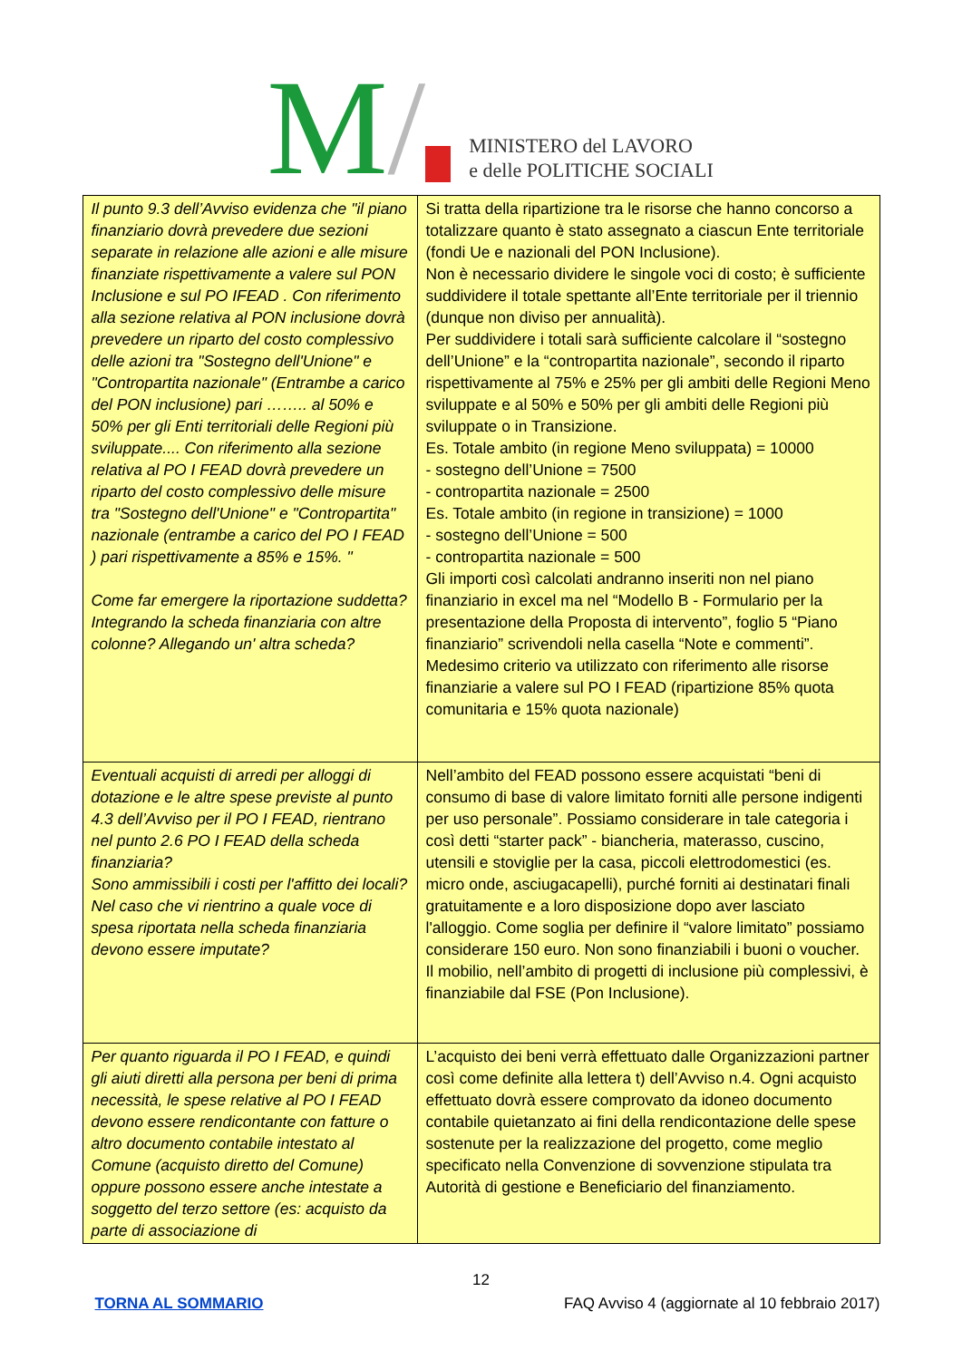M/
MINISTERO del LAVORO
e delle POLITICHE SOCIALI
| Il punto 9.3 dell’Avviso evidenza che "il piano finanziario dovrà prevedere due sezioni separate in relazione alle azioni e alle misure finanziate rispettivamente a valere sul PON Inclusione e sul PO IFEAD . Con riferimento alla sezione relativa al PON inclusione dovrà prevedere un riparto del costo complessivo delle azioni tra "Sostegno dell'Unione" e "Contropartita nazionale" (Entrambe a carico del PON inclusione) pari …….. al 50% e 50% per gli Enti territoriali delle Regioni più sviluppate.... Con riferimento alla sezione relativa al PO I FEAD dovrà prevedere un riparto del costo complessivo delle misure tra "Sostegno dell'Unione" e "Contropartita" nazionale (entrambe a carico del PO I FEAD ) pari rispettivamente a 85% e 15%. " Come far emergere la riportazione suddetta? Integrando la scheda finanziaria con altre colonne? Allegando un' altra scheda? | Si tratta della ripartizione tra le risorse che hanno concorso a totalizzare quanto è stato assegnato a ciascun Ente territoriale (fondi Ue e nazionali del PON Inclusione). Non è necessario dividere le singole voci di costo; è sufficiente suddividere il totale spettante all’Ente territoriale per il triennio (dunque non diviso per annualità). Per suddividere i totali sarà sufficiente calcolare il “sostegno dell’Unione” e la “contropartita nazionale”, secondo il riparto rispettivamente al 75% e 25% per gli ambiti delle Regioni Meno sviluppate e al 50% e 50% per gli ambiti delle Regioni più sviluppate o in Transizione. Es. Totale ambito (in regione Meno sviluppata) = 10000 - sostegno dell’Unione = 7500 - contropartita nazionale = 2500 Es. Totale ambito (in regione in transizione) = 1000 - sostegno dell’Unione = 500 - contropartita nazionale = 500 Gli importi così calcolati andranno inseriti non nel piano finanziario in excel ma nel “Modello B - Formulario per la presentazione della Proposta di intervento”, foglio 5 “Piano finanziario” scrivendoli nella casella “Note e commenti”. Medesimo criterio va utilizzato con riferimento alle risorse finanziarie a valere sul PO I FEAD (ripartizione 85% quota comunitaria e 15% quota nazionale) |
| Eventuali acquisti di arredi per alloggi di dotazione e le altre spese previste al punto 4.3 dell’Avviso per il PO I FEAD, rientrano nel punto 2.6 PO I FEAD della scheda finanziaria? Sono ammissibili i costi per l'affitto dei locali? Nel caso che vi rientrino a quale voce di spesa riportata nella scheda finanziaria devono essere imputate? | Nell’ambito del FEAD possono essere acquistati “beni di consumo di base di valore limitato forniti alle persone indigenti per uso personale”. Possiamo considerare in tale categoria i così detti “starter pack” - biancheria, materasso, cuscino, utensili e stoviglie per la casa, piccoli elettrodomestici (es. micro onde, asciugacapelli), purché forniti ai destinatari finali gratuitamente e a loro disposizione dopo aver lasciato l'alloggio. Come soglia per definire il “valore limitato” possiamo considerare 150 euro. Non sono finanziabili i buoni o voucher. Il mobilio, nell’ambito di progetti di inclusione più complessivi, è finanziabile dal FSE (Pon Inclusione). |
| Per quanto riguarda il PO I FEAD, e quindi gli aiuti diretti alla persona per beni di prima necessità, le spese relative al PO I FEAD devono essere rendicontante con fatture o altro documento contabile intestato al Comune (acquisto diretto del Comune) oppure possono essere anche intestate a soggetto del terzo settore (es: acquisto da parte di associazione di | L’acquisto dei beni verrà effettuato dalle Organizzazioni partner così come definite alla lettera t) dell’Avviso n.4. Ogni acquisto effettuato dovrà essere comprovato da idoneo documento contabile quietanzato ai fini della rendicontazione delle spese sostenute per la realizzazione del progetto, come meglio specificato nella Convenzione di sovvenzione stipulata tra Autorità di gestione e Beneficiario del finanziamento. |
12
TORNA AL SOMMARIO FAQ Avviso 4 (aggiornate al 10 febbraio 2017)